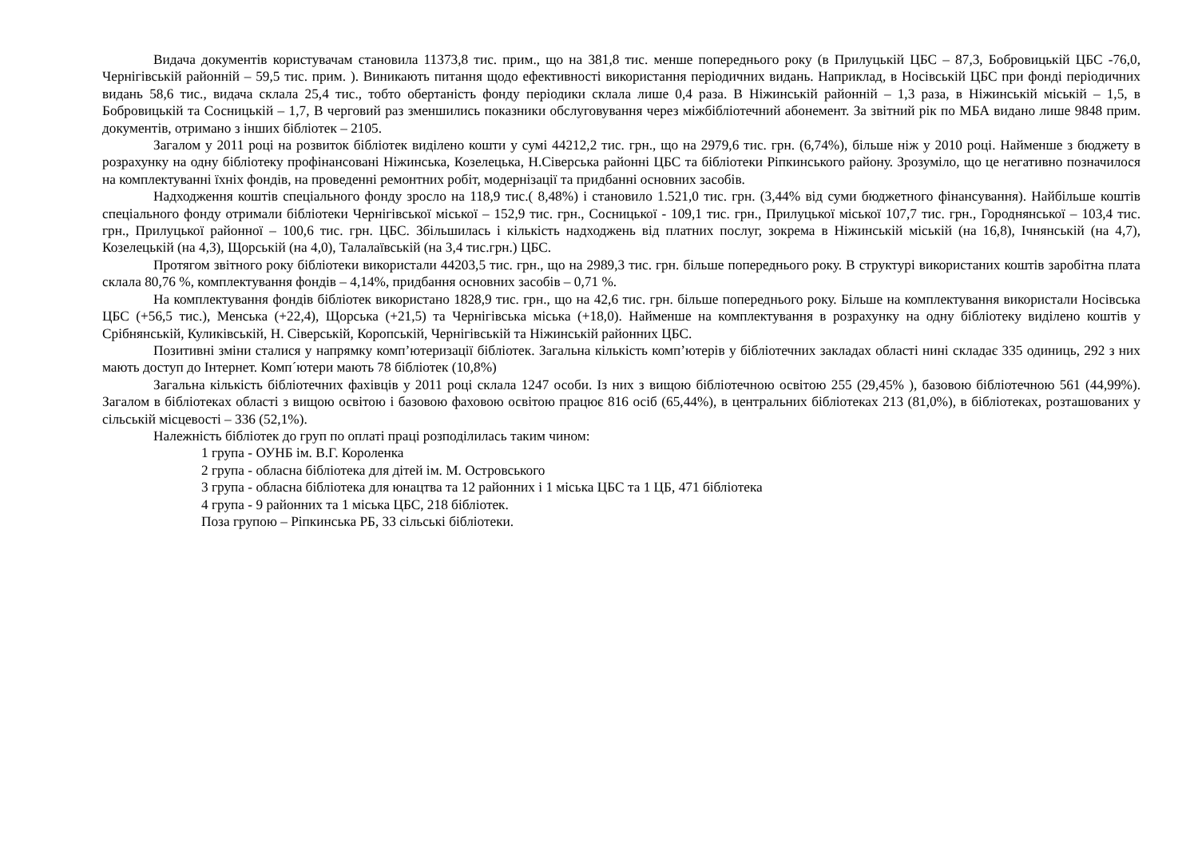Видача документів користувачам становила 11373,8 тис. прим., що на 381,8 тис. менше попереднього року (в Прилуцькій ЦБС – 87,3, Бобровицькій ЦБС -76,0, Чернігівській районній – 59,5 тис. прим. ). Виникають питання щодо ефективності використання періодичних видань. Наприклад, в Носівській ЦБС при фонді періодичних видань 58,6 тис., видача склала 25,4 тис., тобто обертаність фонду періодики склала лише 0,4 раза. В Ніжинській районній – 1,3 раза, в Ніжинській міській – 1,5, в Бобровицькій та Сосницькій – 1,7, В черговий раз зменшились показники обслуговування через міжбібліотечний абонемент. За звітний рік по МБА видано лише 9848 прим. документів, отримано з інших бібліотек – 2105.
Загалом у 2011 році на розвиток бібліотек виділено кошти у сумі 44212,2 тис. грн., що на 2979,6 тис. грн. (6,74%), більше ніж у 2010 році. Найменше з бюджету в розрахунку на одну бібліотеку профінансовані Ніжинська, Козелецька, Н.Сіверська районні ЦБС та бібліотеки Ріпкинського району. Зрозуміло, що це негативно позначилося на комплектуванні їхніх фондів, на проведенні ремонтних робіт, модернізації та придбанні основних засобів.
Надходження коштів спеціального фонду зросло на 118,9 тис.( 8,48%) і становило 1.521,0 тис. грн. (3,44% від суми бюджетного фінансування). Найбільше коштів спеціального фонду отримали бібліотеки Чернігівської міської – 152,9 тис. грн., Сосницької - 109,1 тис. грн., Прилуцької міської 107,7 тис. грн., Городнянської – 103,4 тис. грн., Прилуцької районної – 100,6 тис. грн. ЦБС. Збільшилась і кількість надходжень від платних послуг, зокрема в Ніжинській міській (на 16,8), Ічнянській (на 4,7), Козелецькій (на 4,3), Щорській (на 4,0), Талалаївській (на 3,4 тис.грн.) ЦБС.
Протягом звітного року бібліотеки використали 44203,5 тис. грн., що на 2989,3 тис. грн. більше попереднього року. В структурі використаних коштів заробітна плата склала 80,76 %, комплектування фондів – 4,14%, придбання основних засобів – 0,71 %.
На комплектування фондів бібліотек використано 1828,9 тис. грн., що на 42,6 тис. грн. більше попереднього року. Більше на комплектування використали Носівська ЦБС (+56,5 тис.), Менська (+22,4), Щорська (+21,5) та Чернігівська міська (+18,0). Найменше на комплектування в розрахунку на одну бібліотеку виділено коштів у Срібнянській, Куликівській, Н. Сіверській, Коропській, Чернігівській та Ніжинській районних ЦБС.
Позитивні зміни сталися у напрямку комп’ютеризації бібліотек. Загальна кількість комп’ютерів у бібліотечних закладах області нині складає 335 одиниць, 292 з них мають доступ до Інтернет. Комп´ютери мають 78 бібліотек (10,8%)
Загальна кількість бібліотечних фахівців у 2011 році склала 1247 особи. Із них з вищою бібліотечною освітою 255 (29,45% ), базовою бібліотечною 561 (44,99%). Загалом в бібліотеках області з вищою освітою і базовою фаховою освітою працює 816 осіб (65,44%), в центральних бібліотеках 213 (81,0%), в бібліотеках, розташованих у сільській місцевості – 336 (52,1%).
Належність бібліотек до груп по оплаті праці розподілилась таким чином:
1 група - ОУНБ ім. В.Г. Короленка
2 група - обласна бібліотека для дітей ім. М. Островського
3 група - обласна бібліотека для юнацтва та 12 районних і 1 міська ЦБС та 1 ЦБ, 471 бібліотека
4 група - 9 районних та 1 міська ЦБС, 218 бібліотек.
Поза групою – Ріпкинська РБ, 33 сільські бібліотеки.